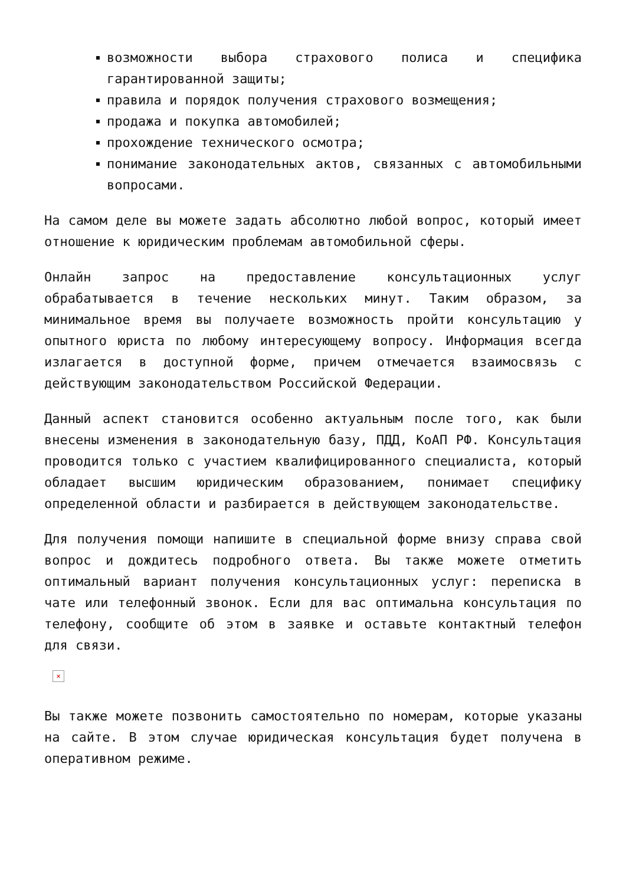возможности выбора страхового полиса и специфика гарантированной защиты;
правила и порядок получения страхового возмещения;
продажа и покупка автомобилей;
прохождение технического осмотра;
понимание законодательных актов, связанных с автомобильными вопросами.
На самом деле вы можете задать абсолютно любой вопрос, который имеет отношение к юридическим проблемам автомобильной сферы.
Онлайн запрос на предоставление консультационных услуг обрабатывается в течение нескольких минут. Таким образом, за минимальное время вы получаете возможность пройти консультацию у опытного юриста по любому интересующему вопросу. Информация всегда излагается в доступной форме, причем отмечается взаимосвязь с действующим законодательством Российской Федерации.
Данный аспект становится особенно актуальным после того, как были внесены изменения в законодательную базу, ПДД, КоАП РФ. Консультация проводится только с участием квалифицированного специалиста, который обладает высшим юридическим образованием, понимает специфику определенной области и разбирается в действующем законодательстве.
Для получения помощи напишите в специальной форме внизу справа свой вопрос и дождитесь подробного ответа. Вы также можете отметить оптимальный вариант получения консультационных услуг: переписка в чате или телефонный звонок. Если для вас оптимальна консультация по телефону, сообщите об этом в заявке и оставьте контактный телефон для связи.
×
Вы также можете позвонить самостоятельно по номерам, которые указаны на сайте. В этом случае юридическая консультация будет получена в оперативном режиме.